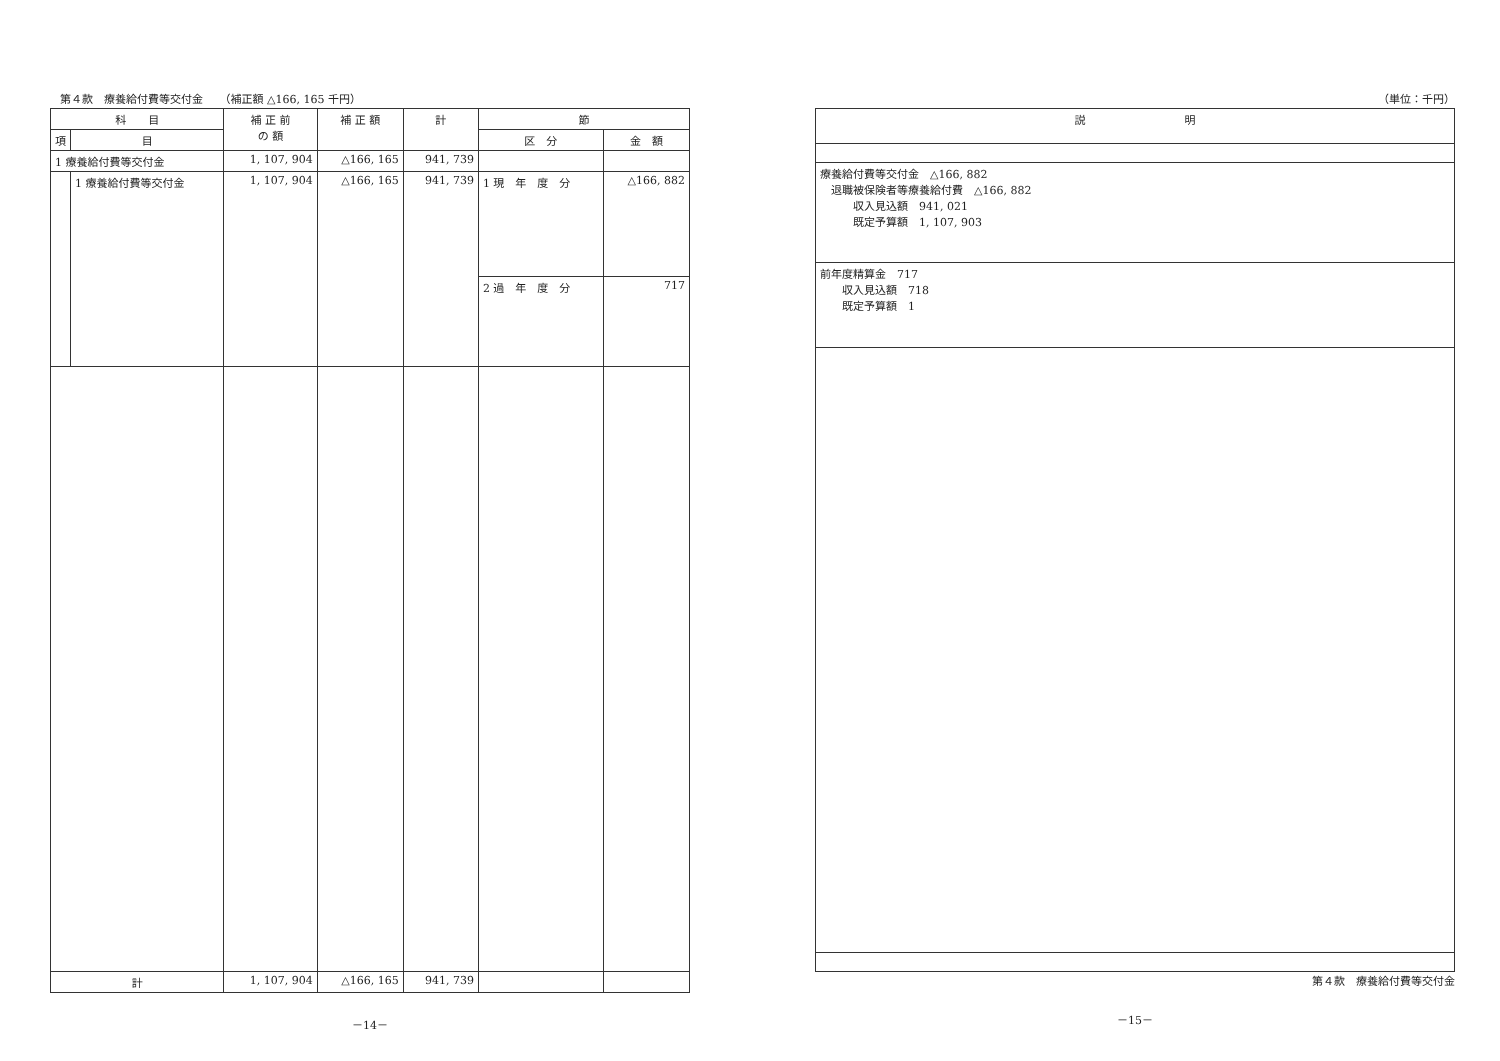第４款　療養給付費等交付金　　（補正額 △166, 165 千円）
| 科 目 | | 補 正 前 の 額 | 補 正 額 | 計 | 節 | |
| --- | --- | --- | --- | --- | --- | --- |
| 項 | 目 | | | | 区 分 | 金 額 |
| 1 療養給付費等交付金 | | 1, 107, 904 | △166, 165 | 941, 739 | | |
| | 1 療養給付費等交付金 | 1, 107, 904 | △166, 165 | 941, 739 | 1 現 年 度 分 | △166, 882 |
| | | | | | 2 過 年 度 分 | 717 |
| 計 | | 1, 107, 904 | △166, 165 | 941, 739 | | |
－14－
（単位：千円）
| 説 明 |
| --- |
| 療養給付費等交付金 △166, 882 退職被保険者等療養給付費 △166, 882 収入見込額 941, 021 既定予算額 1, 107, 903 |
| 前年度精算金 717 収入見込額 718 既定予算額 1 |
第４款　療養給付費等交付金
－15－